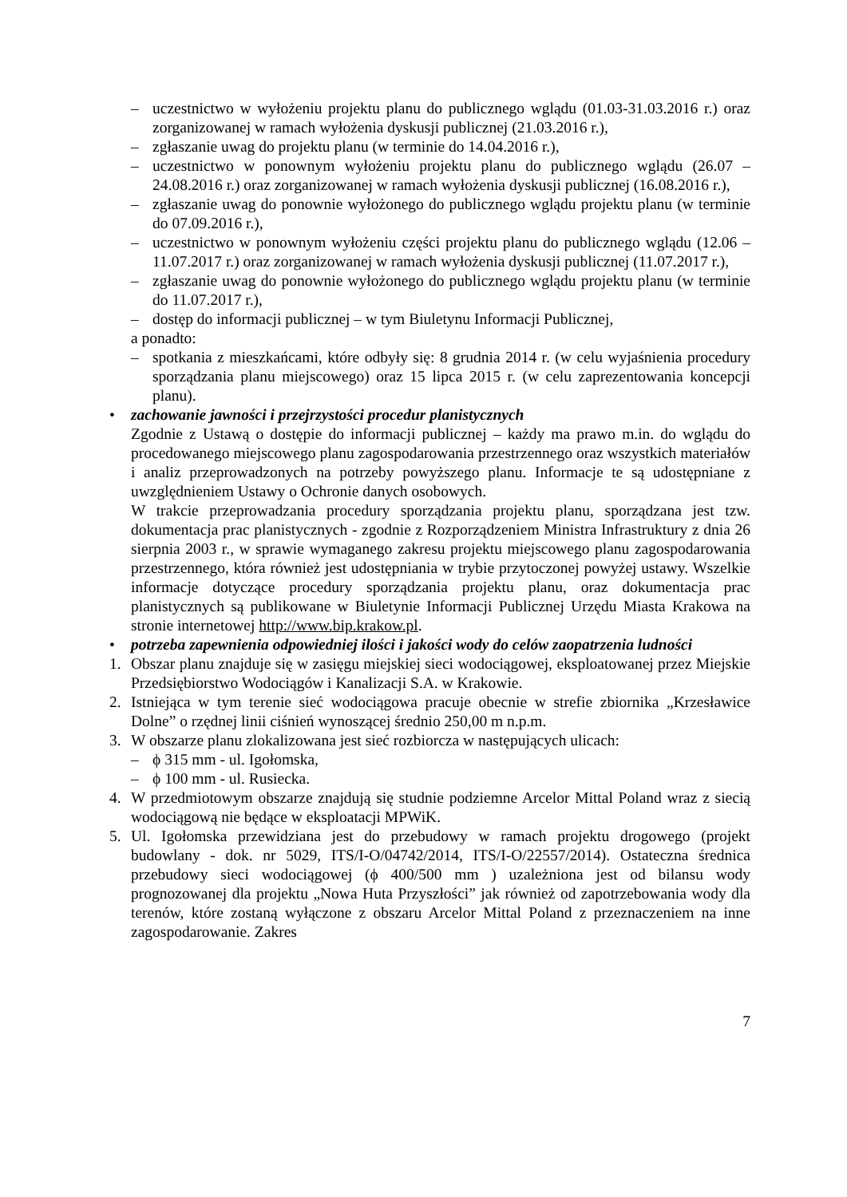– uczestnictwo w wyłożeniu projektu planu do publicznego wglądu (01.03-31.03.2016 r.) oraz zorganizowanej w ramach wyłożenia dyskusji publicznej (21.03.2016 r.),
– zgłaszanie uwag do projektu planu (w terminie do 14.04.2016 r.),
– uczestnictwo w ponownym wyłożeniu projektu planu do publicznego wglądu (26.07 – 24.08.2016 r.) oraz zorganizowanej w ramach wyłożenia dyskusji publicznej (16.08.2016 r.),
– zgłaszanie uwag do ponownie wyłożonego do publicznego wglądu projektu planu (w terminie do 07.09.2016 r.),
– uczestnictwo w ponownym wyłożeniu części projektu planu do publicznego wglądu (12.06 – 11.07.2017 r.) oraz zorganizowanej w ramach wyłożenia dyskusji publicznej (11.07.2017 r.),
– zgłaszanie uwag do ponownie wyłożonego do publicznego wglądu projektu planu (w terminie do 11.07.2017 r.),
– dostęp do informacji publicznej – w tym Biuletynu Informacji Publicznej,
a ponadto:
– spotkania z mieszkańcami, które odbyły się: 8 grudnia 2014 r. (w celu wyjaśnienia procedury sporządzania planu miejscowego) oraz 15 lipca 2015 r. (w celu zaprezentowania koncepcji planu).
• zachowanie jawności i przejrzystości procedur planistycznych
Zgodnie z Ustawą o dostępie do informacji publicznej – każdy ma prawo m.in. do wglądu do procedowanego miejscowego planu zagospodarowania przestrzennego oraz wszystkich materiałów i analiz przeprowadzonych na potrzeby powyższego planu. Informacje te są udostępniane z uwzględnieniem Ustawy o Ochronie danych osobowych.
W trakcie przeprowadzania procedury sporządzania projektu planu, sporządzana jest tzw. dokumentacja prac planistycznych - zgodnie z Rozporządzeniem Ministra Infrastruktury z dnia 26 sierpnia 2003 r., w sprawie wymaganego zakresu projektu miejscowego planu zagospodarowania przestrzennego, która również jest udostępniania w trybie przytoczonej powyżej ustawy. Wszelkie informacje dotyczące procedury sporządzania projektu planu, oraz dokumentacja prac planistycznych są publikowane w Biuletynie Informacji Publicznej Urzędu Miasta Krakowa na stronie internetowej http://www.bip.krakow.pl.
• potrzeba zapewnienia odpowiedniej ilości i jakości wody do celów zaopatrzenia ludności
1. Obszar planu znajduje się w zasięgu miejskiej sieci wodociągowej, eksploatowanej przez Miejskie Przedsiębiorstwo Wodociągów i Kanalizacji S.A. w Krakowie.
2. Istniejąca w tym terenie sieć wodociągowa pracuje obecnie w strefie zbiornika „Krzesławice Dolne” o rzędnej linii ciśnień wynoszącej średnio 250,00 m n.p.m.
3. W obszarze planu zlokalizowana jest sieć rozbiorcza w następujących ulicach:
– ϕ 315 mm - ul. Igołomska,
– ϕ 100 mm - ul. Rusiecka.
4. W przedmiotowym obszarze znajdują się studnie podziemne Arcelor Mittal Poland wraz z siecią wodociągową nie będące w eksploatacji MPWiK.
5. Ul. Igołomska przewidziana jest do przebudowy w ramach projektu drogowego (projekt budowlany - dok. nr 5029, ITS/I-O/04742/2014, ITS/I-O/22557/2014). Ostateczna średnica przebudowy sieci wodociągowej (ϕ 400/500 mm ) uzależniona jest od bilansu wody prognozowanej dla projektu „Nowa Huta Przyszłości” jak również od zapotrzebowania wody dla terenów, które zostaną wyłączone z obszaru Arcelor Mittal Poland z przeznaczeniem na inne zagospodarowanie. Zakres
7